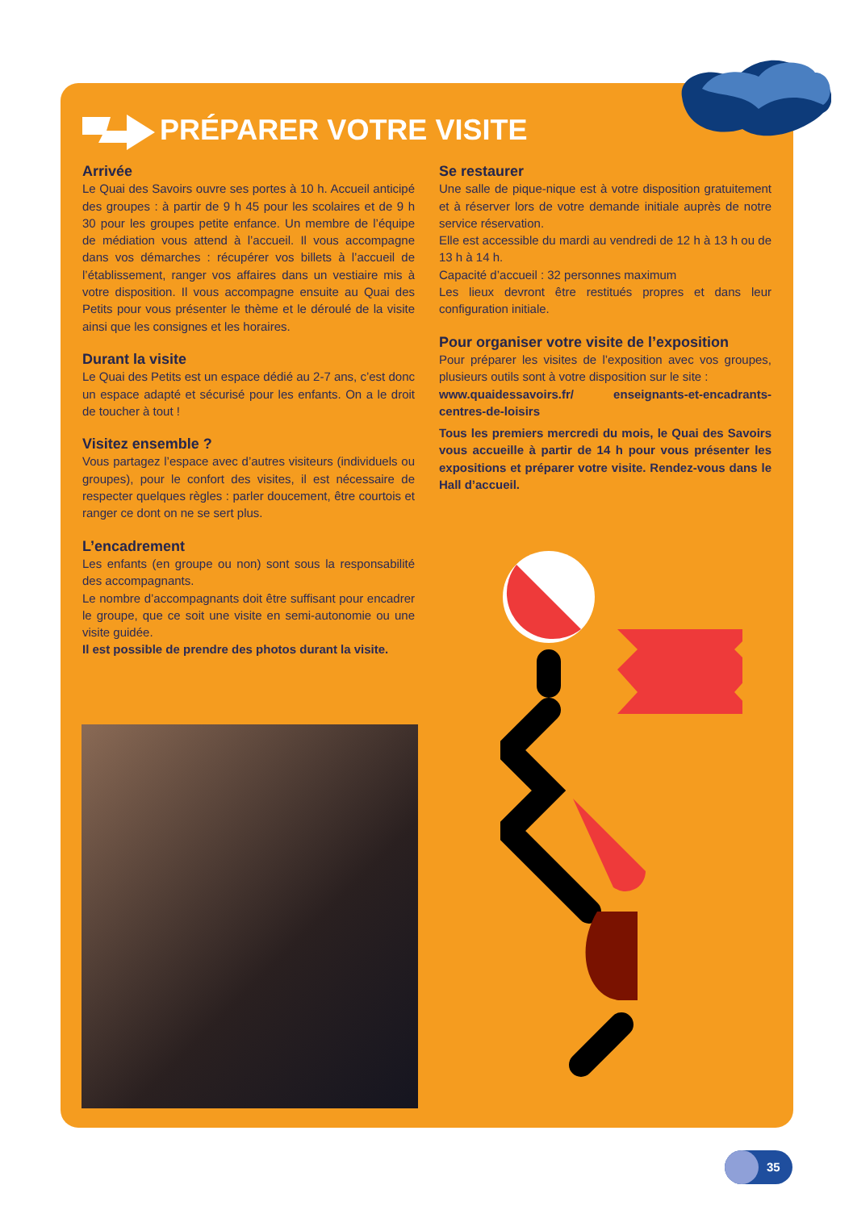PRÉPARER VOTRE VISITE
Arrivée
Le Quai des Savoirs ouvre ses portes à 10 h. Accueil anticipé des groupes : à partir de 9 h 45 pour les scolaires et de 9 h 30 pour les groupes petite enfance. Un membre de l’équipe de médiation vous attend à l’accueil. Il vous accompagne dans vos démarches : récupérer vos billets à l’accueil de l’établissement, ranger vos affaires dans un vestiaire mis à votre disposition. Il vous accompagne ensuite au Quai des Petits pour vous présenter le thème et le déroulé de la visite ainsi que les consignes et les horaires.
Durant la visite
Le Quai des Petits est un espace dédié au 2-7 ans, c’est donc un espace adapté et sécurisé pour les enfants. On a le droit de toucher à tout !
Visitez ensemble ?
Vous partagez l’espace avec d’autres visiteurs (individuels ou groupes), pour le confort des visites, il est nécessaire de respecter quelques règles : parler doucement, être courtois et ranger ce dont on ne se sert plus.
L’encadrement
Les enfants (en groupe ou non) sont sous la responsabilité des accompagnants.
Le nombre d’accompagnants doit être suffisant pour encadrer le groupe, que ce soit une visite en semi-autonomie ou une visite guidée.
Il est possible de prendre des photos durant la visite.
Se restaurer
Une salle de pique-nique est à votre disposition gratuitement et à réserver lors de votre demande initiale auprès de notre service réservation.
Elle est accessible du mardi au vendredi de 12 h à 13 h ou de 13 h à 14 h.
Capacité d’accueil : 32 personnes maximum
Les lieux devront être restitués propres et dans leur configuration initiale.
Pour organiser votre visite de l’exposition
Pour préparer les visites de l’exposition avec vos groupes, plusieurs outils sont à votre disposition sur le site :
www.quaidessavoirs.fr/ enseignants-et-encadrants-centres-de-loisirs
Tous les premiers mercredi du mois, le Quai des Savoirs vous accueille à partir de 14 h pour vous présenter les expositions et préparer votre visite. Rendez-vous dans le Hall d’accueil.
35